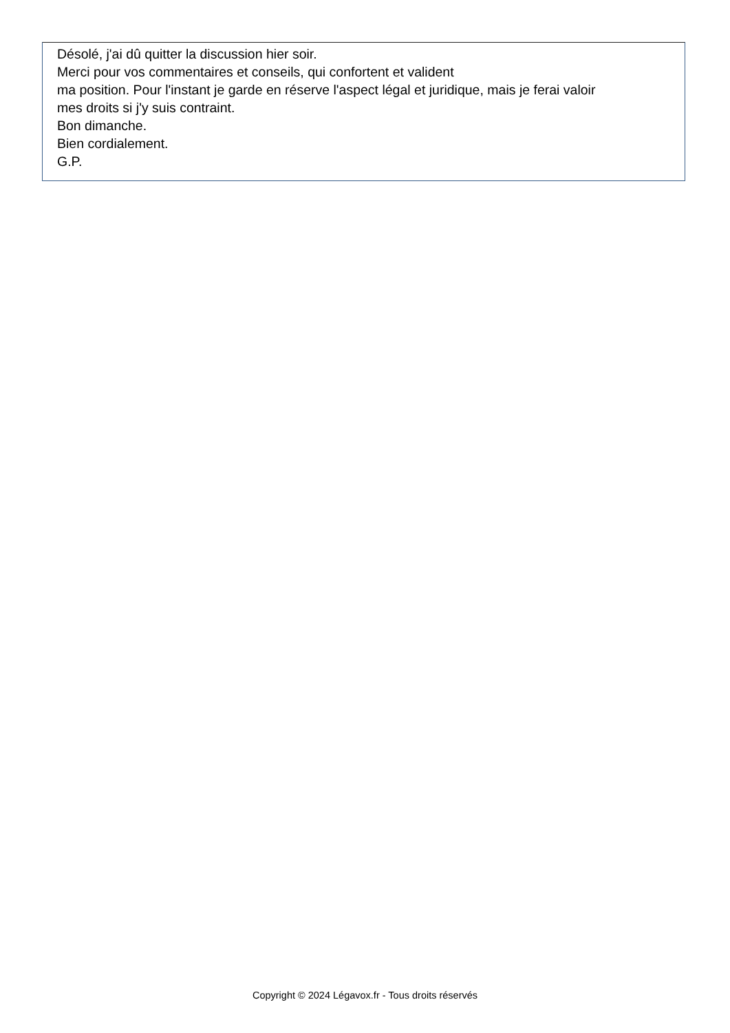Désolé, j'ai dû quitter la discussion hier soir.
Merci pour vos commentaires et conseils, qui confortent et valident
ma position. Pour l'instant je garde en réserve l'aspect légal et juridique, mais je ferai valoir
mes droits si j'y suis contraint.
Bon dimanche.
Bien cordialement.
G.P.
Copyright © 2024 Légavox.fr - Tous droits réservés